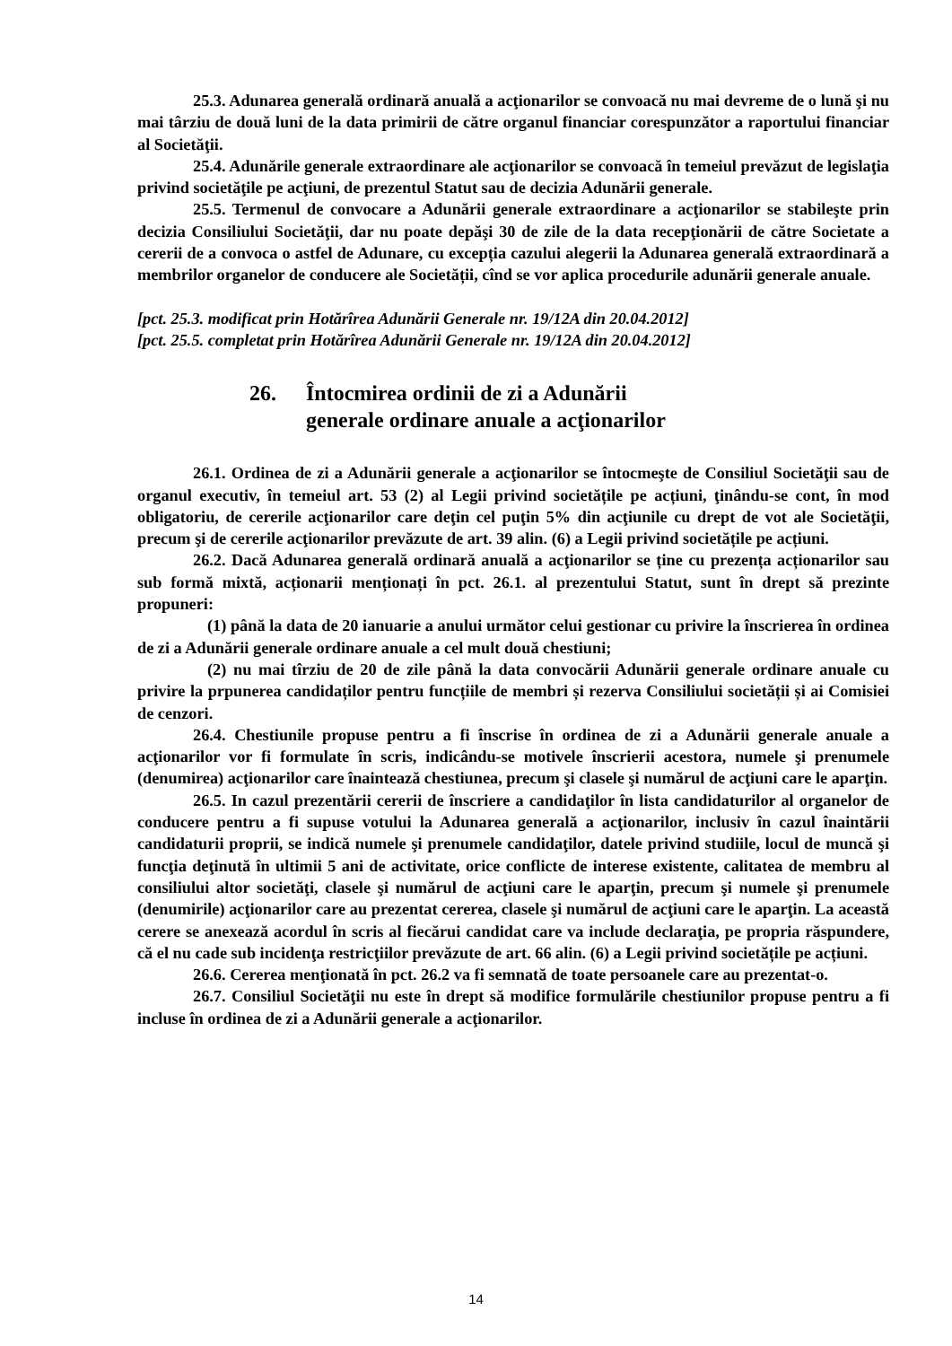25.3. Adunarea generală ordinară anuală a acţionarilor se convoacă nu mai devreme de o lună şi nu mai târziu de două luni de la data primirii de către organul financiar corespunzător a raportului financiar al Societăţii.
25.4. Adunările generale extraordinare ale acţionarilor se convoacă în temeiul prevăzut de legislaţia privind societăţile pe acţiuni, de prezentul Statut sau de decizia Adunării generale.
25.5. Termenul de convocare a Adunării generale extraordinare a acţionarilor se stabileşte prin decizia Consiliului Societăţii, dar nu poate depăşi 30 de zile de la data recepţionării de către Societate a cererii de a convoca o astfel de Adunare, cu excepția cazului alegerii la Adunarea generală extraordinară a membrilor organelor de conducere ale Societății, cînd se vor aplica procedurile adunării generale anuale.
[pct. 25.3. modificat prin Hotărîrea Adunării Generale nr. 19/12A din 20.04.2012]
[pct. 25.5. completat prin Hotărîrea Adunării Generale nr. 19/12A din 20.04.2012]
26. Întocmirea ordinii de zi a Adunării
generale ordinare anuale a acţionarilor
26.1. Ordinea de zi a Adunării generale a acţionarilor se întocmeşte de Consiliul Societăţii sau de organul executiv, în temeiul art. 53 (2) al Legii privind societățile pe acțiuni, ţinându-se cont, în mod obligatoriu, de cererile acţionarilor care deţin cel puţin 5% din acţiunile cu drept de vot ale Societăţii, precum şi de cererile acţionarilor prevăzute de art. 39 alin. (6) a Legii privind societățile pe acțiuni.
26.2. Dacă Adunarea generală ordinară anuală a acţionarilor se ține cu prezența acționarilor sau sub formă mixtă, acționarii menționați în pct. 26.1. al prezentului Statut, sunt în drept să prezinte propuneri:
(1) până la data de 20 ianuarie a anului următor celui gestionar cu privire la înscrierea în ordinea de zi a Adunării generale ordinare anuale a cel mult două chestiuni;
(2) nu mai tîrziu de 20 de zile până la data convocării Adunării generale ordinare anuale cu privire la prpunerea candidaților pentru funcțiile de membri și rezerva Consiliului societății și ai Comisiei de cenzori.
26.4. Chestiunile propuse pentru a fi înscrise în ordinea de zi a Adunării generale anuale a acţionarilor vor fi formulate în scris, indicându-se motivele înscrierii acestora, numele şi prenumele (denumirea) acţionarilor care înaintează chestiunea, precum şi clasele şi numărul de acţiuni care le aparţin.
26.5. In cazul prezentării cererii de înscriere a candidaţilor în lista candidaturilor al organelor de conducere pentru a fi supuse votului la Adunarea generală a acţionarilor, inclusiv în cazul înaintării candidaturii proprii, se indică numele şi prenumele candidaţilor, datele privind studiile, locul de muncă şi funcţia deţinută în ultimii 5 ani de activitate, orice conflicte de interese existente, calitatea de membru al consiliului altor societăţi, clasele şi numărul de acţiuni care le aparţin, precum şi numele şi prenumele (denumirile) acţionarilor care au prezentat cererea, clasele şi numărul de acţiuni care le aparţin. La această cerere se anexează acordul în scris al fiecărui candidat care va include declaraţia, pe propria răspundere, că el nu cade sub incidenţa restricţiilor prevăzute de art. 66 alin. (6) a Legii privind societățile pe acțiuni.
26.6. Cererea menţionată în pct. 26.2 va fi semnată de toate persoanele care au prezentat-o.
26.7. Consiliul Societăţii nu este în drept să modifice formulările chestiunilor propuse pentru a fi incluse în ordinea de zi a Adunării generale a acţionarilor.
14